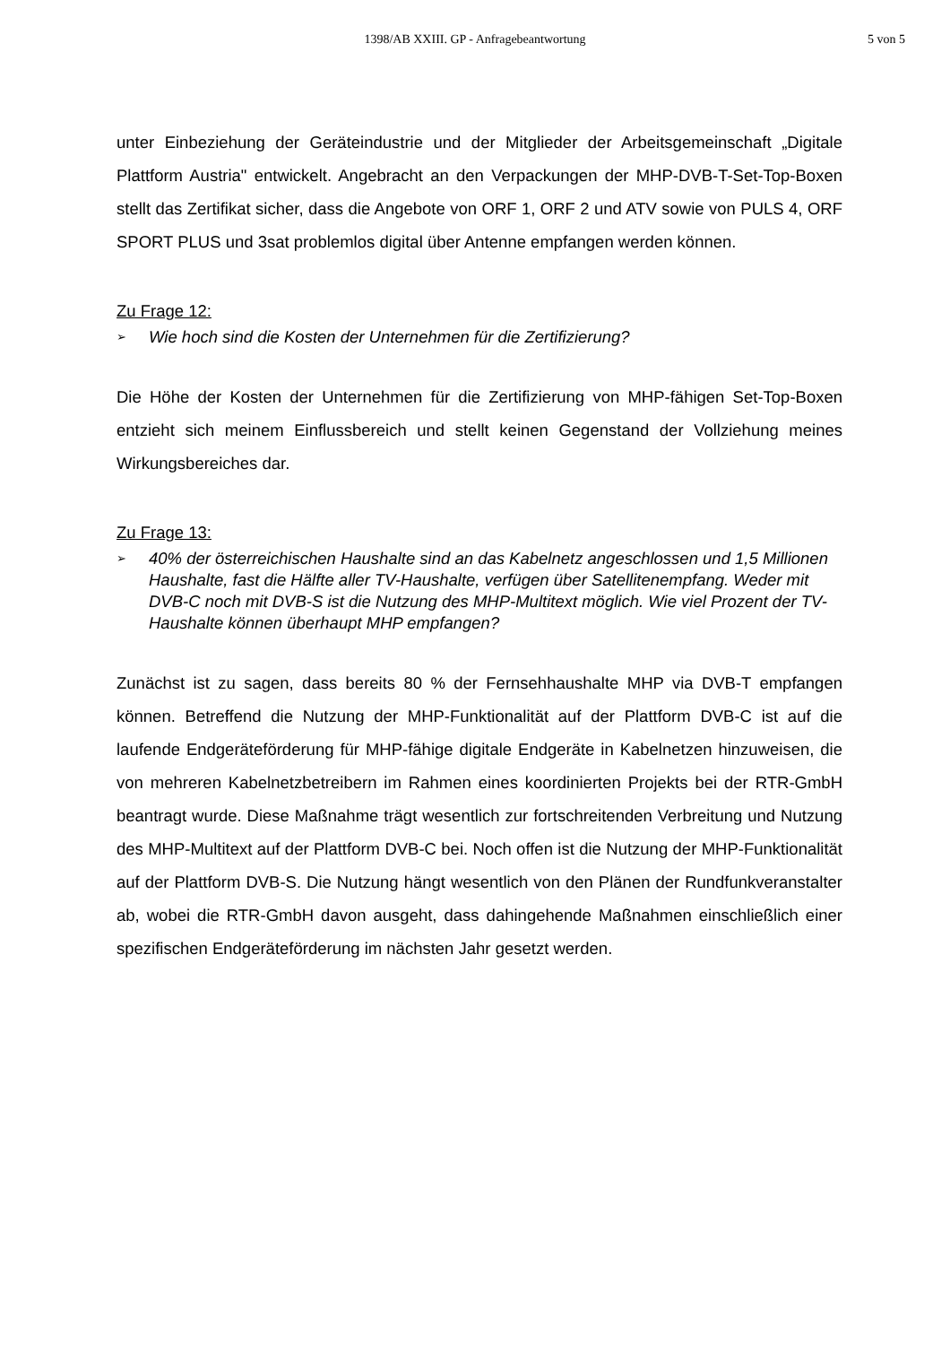1398/AB XXIII. GP - Anfragebeantwortung
5 von 5
unter Einbeziehung der Geräteindustrie und der Mitglieder der Arbeitsgemeinschaft „Digitale Plattform Austria" entwickelt. Angebracht an den Verpackungen der MHP-DVB-T-Set-Top-Boxen stellt das Zertifikat sicher, dass die Angebote von ORF 1, ORF 2 und ATV sowie von PULS 4, ORF SPORT PLUS und 3sat problemlos digital über Antenne empfangen werden können.
Zu Frage 12:
➢ Wie hoch sind die Kosten der Unternehmen für die Zertifizierung?
Die Höhe der Kosten der Unternehmen für die Zertifizierung von MHP-fähigen Set-Top-Boxen entzieht sich meinem Einflussbereich und stellt keinen Gegenstand der Vollziehung meines Wirkungsbereiches dar.
Zu Frage 13:
➢ 40% der österreichischen Haushalte sind an das Kabelnetz angeschlossen und 1,5 Millionen Haushalte, fast die Hälfte aller TV-Haushalte, verfügen über Satellitenempfang. Weder mit DVB-C noch mit DVB-S ist die Nutzung des MHP-Multitext möglich. Wie viel Prozent der TV-Haushalte können überhaupt MHP empfangen?
Zunächst ist zu sagen, dass bereits 80 % der Fernsehhaushalte MHP via DVB-T empfangen können. Betreffend die Nutzung der MHP-Funktionalität auf der Plattform DVB-C ist auf die laufende Endgeräteförderung für MHP-fähige digitale Endgeräte in Kabelnetzen hinzuweisen, die von mehreren Kabelnetzbetreibern im Rahmen eines koordinierten Projekts bei der RTR-GmbH beantragt wurde. Diese Maßnahme trägt wesentlich zur fortschreitenden Verbreitung und Nutzung des MHP-Multitext auf der Plattform DVB-C bei. Noch offen ist die Nutzung der MHP-Funktionalität auf der Plattform DVB-S. Die Nutzung hängt wesentlich von den Plänen der Rundfunkveranstalter ab, wobei die RTR-GmbH davon ausgeht, dass dahingehende Maßnahmen einschließlich einer spezifischen Endgeräteförderung im nächsten Jahr gesetzt werden.